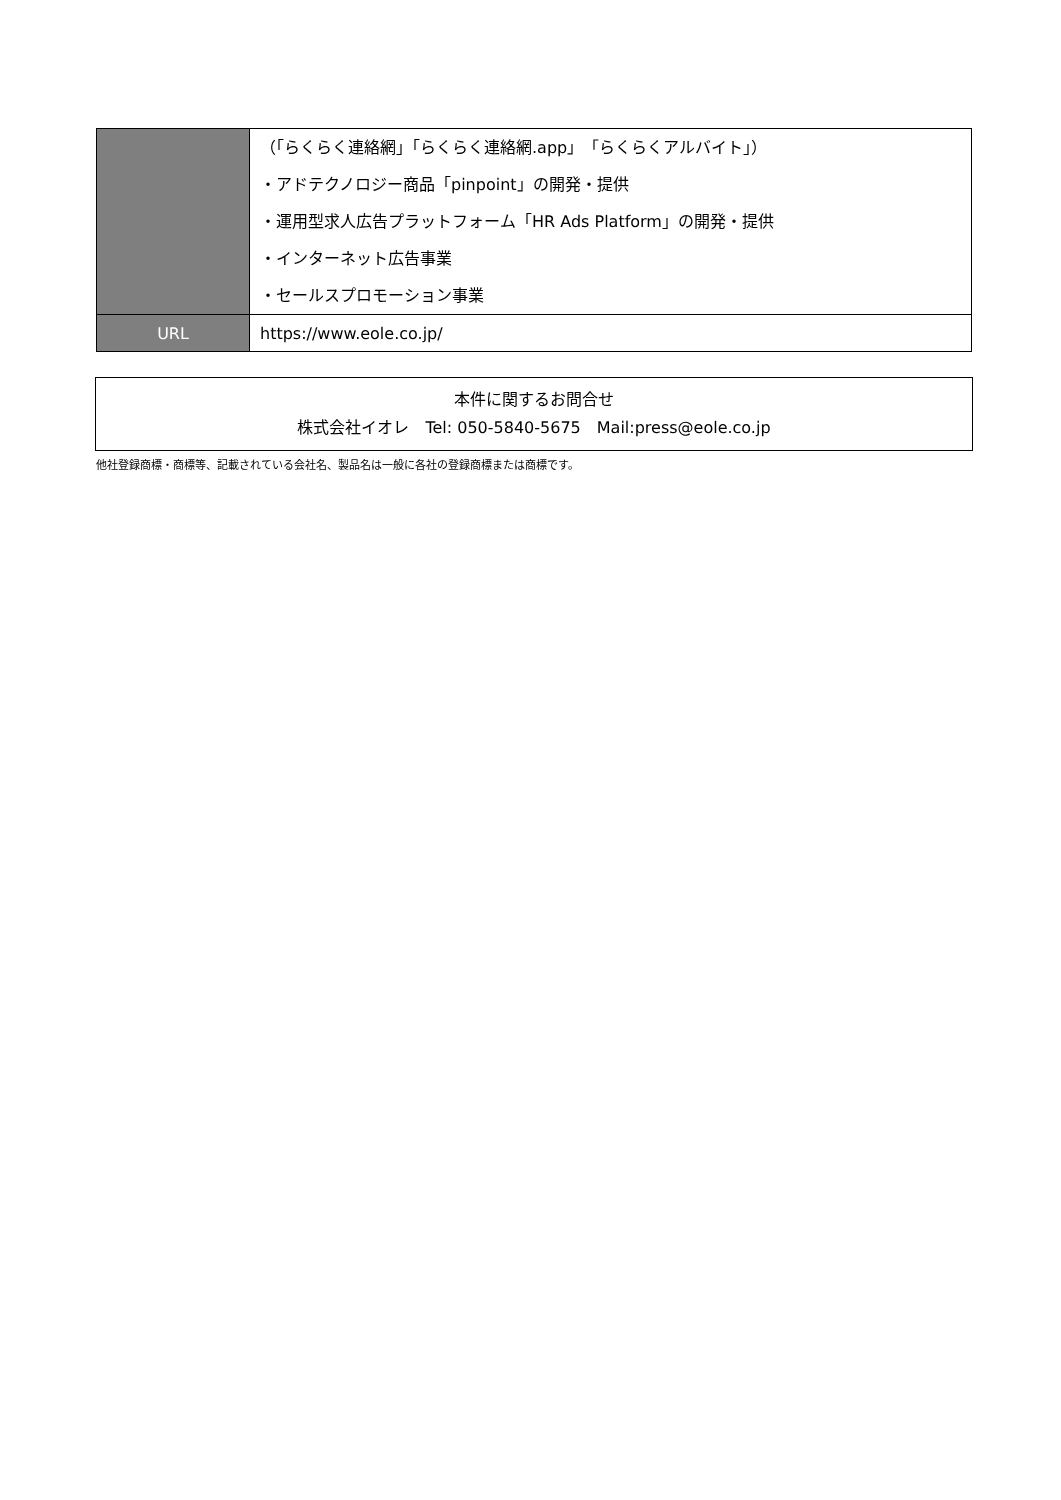| | （「らくらく連絡網」「らくらく連絡網.app」「らくらくアルバイト」） ・アドテクノロジー商品「pinpoint」の開発・提供 ・運用型求人広告プラットフォーム「HR Ads Platform」の開発・提供 ・インターネット広告事業 ・セールスプロモーション事業 |
| URL | https://www.eole.co.jp/ |
本件に関するお問合せ
株式会社イオレ　Tel: 050-5840-5675　Mail:press@eole.co.jp
他社登録商標・商標等、記載されている会社名、製品名は一般に各社の登録商標または商標です。